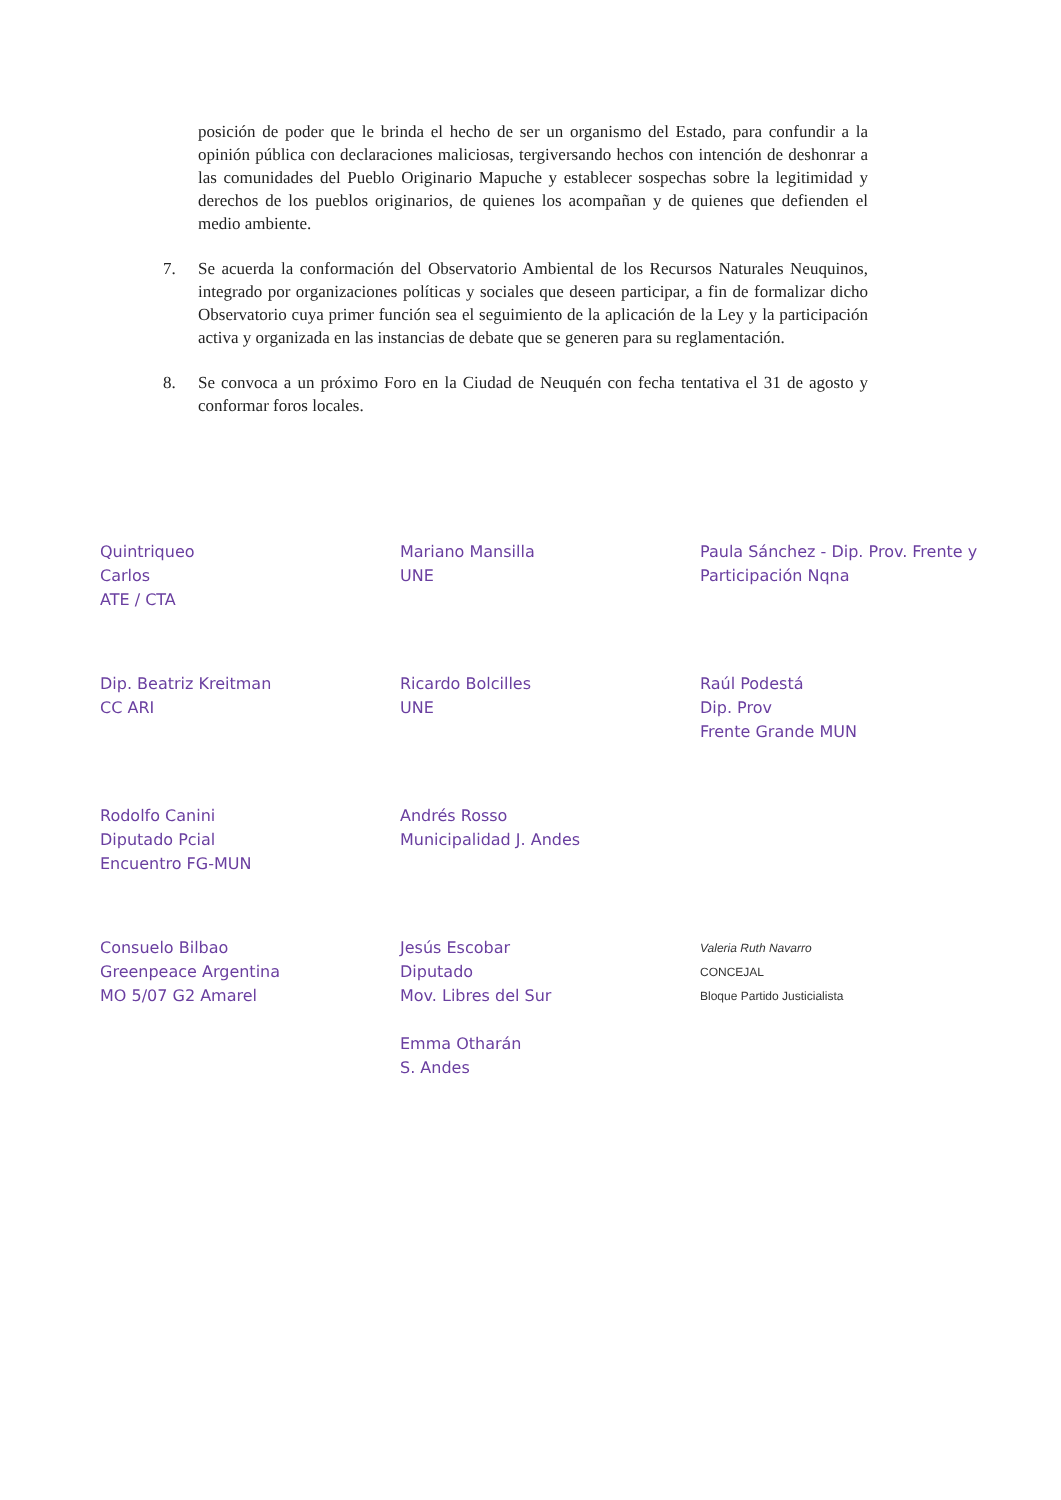posición de poder que le brinda el hecho de ser un organismo del Estado, para confundir a la opinión pública con declaraciones maliciosas, tergiversando hechos con intención de deshonrar a las comunidades del Pueblo Originario Mapuche y establecer sospechas sobre la legitimidad y derechos de los pueblos originarios, de quienes los acompañan y de quienes que defienden el medio ambiente.
7. Se acuerda la conformación del Observatorio Ambiental de los Recursos Naturales Neuquinos, integrado por organizaciones políticas y sociales que deseen participar, a fin de formalizar dicho Observatorio cuya primer función sea el seguimiento de la aplicación de la Ley y la participación activa y organizada en las instancias de debate que se generen para su reglamentación.
8. Se convoca a un próximo Foro en la Ciudad de Neuquén con fecha tentativa el 31 de agosto y conformar foros locales.
Quintriqueo
Carlos
ATE / CTA
Mariano Mansilla
UNE
Paula Sánchez - Dip. Prov. Frente y Participación Nqna
Dip. Beatriz Kreitman
CC ARI
Ricardo Bolcilles
UNE
Raúl Podestá
Dip. Prov
Frente Grande MUN
Rodolfo Canini
Diputado Pcial
Encuentro FG-MUN
Andrés Rosso
Municipalidad J. Andes
Consuelo Bilbao
Greenpeace Argentina
MO 5/07 G2 Amarel
Jesús Escobar
Diputado
Mov. Libres del Sur
Emma Otharán
S. Andes
Valeria Ruth Navarro
CONCEJAL
Bloque Partido Justicialista